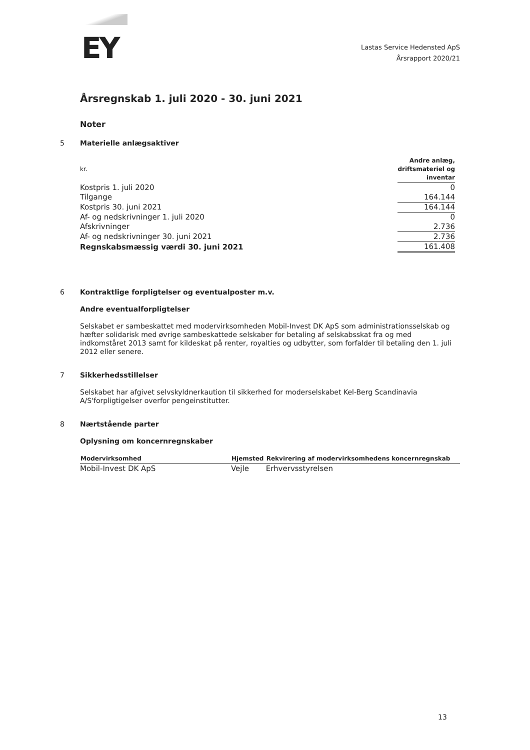EY
Lastas Service Hedensted ApS
Årsrapport 2020/21
Årsregnskab 1. juli 2020 - 30. juni 2021
Noter
5 Materielle anlægsaktiver
| kr. | Andre anlæg, driftsmateriel og inventar |
| Kostpris 1. juli 2020 | 0 |
| Tilgange | 164.144 |
| Kostpris 30. juni 2021 | 164.144 |
| Af- og nedskrivninger 1. juli 2020 | 0 |
| Afskrivninger | 2.736 |
| Af- og nedskrivninger 30. juni 2021 | 2.736 |
| Regnskabsmæssig værdi 30. juni 2021 | 161.408 |
6 Kontraktlige forpligtelser og eventualposter m.v.
Andre eventualforpligtelser
Selskabet er sambeskattet med modervirksomheden Mobil-Invest DK ApS som administrationsselskab og hæfter solidarisk med øvrige sambeskattede selskaber for betaling af selskabsskat fra og med indkomståret 2013 samt for kildeskat på renter, royalties og udbytter, som forfalder til betaling den 1. juli 2012 eller senere.
7 Sikkerhedsstillelser
Selskabet har afgivet selvskyldnerkaution til sikkerhed for moderselskabet Kel-Berg Scandinavia A/S'forpligtigelser overfor pengeinstitutter.
8 Nærtstående parter
Oplysning om koncernregnskaber
| Modervirksomhed | Hjemsted | Rekvirering af modervirksomhedens koncernregnskab |
| --- | --- | --- |
| Mobil-Invest DK ApS | Vejle | Erhvervsstyrelsen |
13